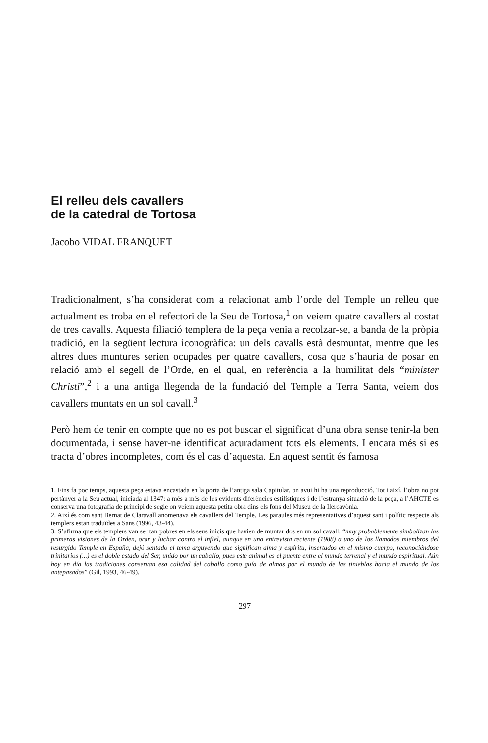El relleu dels cavallers
de la catedral de Tortosa
Jacobo VIDAL FRANQUET
Tradicionalment, s’ha considerat com a relacionat amb l’orde del Temple un relleu que actualment es troba en el refectori de la Seu de Tortosa,<sup>1</sup> on veiem quatre cavallers al costat de tres cavalls. Aquesta filiació templera de la peça venia a recolzar-se, a banda de la pròpia tradició, en la següent lectura iconogràfica: un dels cavalls està desmuntat, mentre que les altres dues muntures serien ocupades per quatre cavallers, cosa que s’hauria de posar en relació amb el segell de l’Orde, en el qual, en referència a la humilitat dels “minister Christi”,<sup>2</sup> i a una antiga llegenda de la fundació del Temple a Terra Santa, veiem dos cavallers muntats en un sol cavall.<sup>3</sup>
Però hem de tenir en compte que no es pot buscar el significat d’una obra sense tenir-la ben documentada, i sense haver-ne identificat acuradament tots els elements. I encara més si es tracta d’obres incompletes, com és el cas d’aquesta. En aquest sentit és famosa
1. Fins fa poc temps, aquesta peça estava encastada en la porta de l’antiga sala Capitular, on avui hi ha una reproducció. Tot i així, l’obra no pot pertànyer a la Seu actual, iniciada al 1347: a més a més de les evidents diferències estilístiques i de l’estranya situació de la peça, a l’AHCTE es conserva una fotografia de principi de segle on veiem aquesta petita obra dins els fons del Museu de la Ilercavònia.
2. Així és com sant Bernat de Claravall anomenava els cavallers del Temple. Les paraules més representatives d’aquest sant i polític respecte als templers estan traduïdes a Sans (1996, 43-44).
3. S’afirma que els templers van ser tan pobres en els seus inicis que havien de muntar dos en un sol cavall: “muy probablemente simbolizan las primeras visiones de la Orden, orar y luchar contra el infiel, aunque en una entrevista reciente (1988) a uno de los llamados miembros del resurgido Temple en España, dejó sentado el tema arguyendo que significan alma y espíritu, insertados en el mismo cuerpo, reconociéndose trinitarios (...) es el doble estado del Ser, unido por un caballo, pues este animal es el puente entre el mundo terrenal y el mundo espiritual. Aún hoy en día las tradiciones conservan esa calidad del caballo como guía de almas por el mundo de las tinieblas hacia el mundo de los antepasados” (Gil, 1993, 46-49).
297